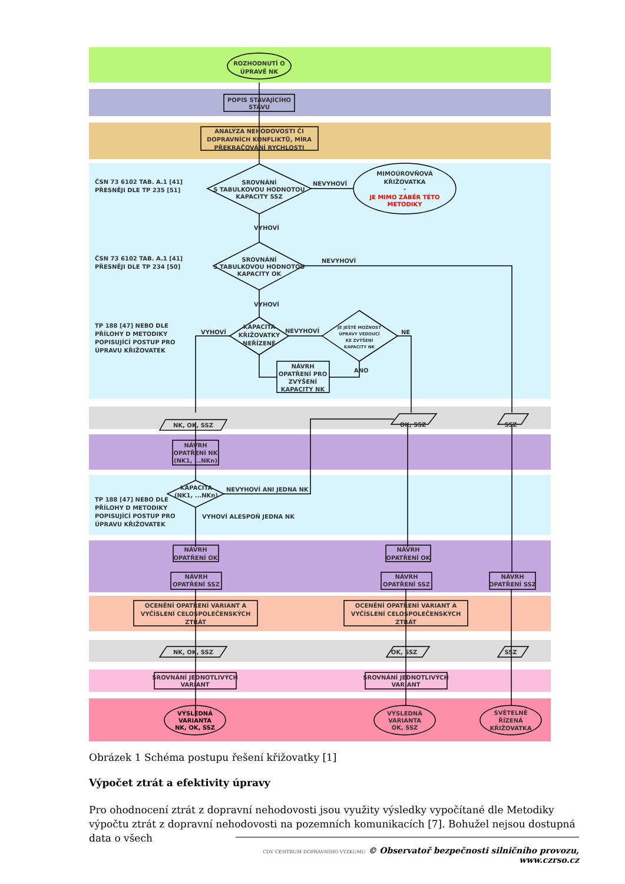ROZHODNUTÍ O
ÚPRAVĚ NK
POPIS STÁVAJÍCÍHO
STAVU
ANALÝZA NEHODOVOSTI ČI
DOPRAVNÍCH KONFLIKTŮ, MÍRA
PŘEKRAČOVÁNÍ RYCHLOSTI
ČSN 73 6102 TAB. A.1 [41]
PŘESNĚJI DLE TP 235 [51]
SROVNÁNÍ
S TABULKOVOU HODNOTOU
KAPACITY SSZ
NEVYHOVÍ
MIMOÚROVŇOVÁ
KŘIŽOVATKA
-
JE MIMO ZÁBĚR TÉTO
METODIKY
VYHOVÍ
ČSN 73 6102 TAB. A.1 [41]
PŘESNĚJI DLE TP 234 [50]
SROVNÁNÍ
S TABULKOVOU HODNOTOU
KAPACITY OK
NEVYHOVÍ
VYHOVÍ
TP 188 [47] NEBO DLE
PŘÍLOHY D METODIKY
POPISUJÍCÍ POSTUP PRO
ÚPRAVU KŘIŽOVATEK
VYHOVÍ
KAPACITA
KŘIŽOVATKY
NEŘÍZENÉ
NEVYHOVÍ
NE
JE JEŠTĚ MOŽNOST
ÚPRAVY VEDOUCÍ
KE ZVÝŠENÍ
KAPACITY NK
ANO
NÁVRH
OPATŘENÍ PRO
ZVÝŠENÍ
KAPACITY NK
NK, OK, SSZ
OK, SSZ
SSZ
NÁVRH
OPATŘENÍ NK
(NK1, ...NKn)
KAPACITA
(NK1, ...NKn)
NEVYHOVÍ ANI JEDNA NK
TP 188 [47] NEBO DLE
PŘÍLOHY D METODIKY
POPISUJÍCÍ POSTUP PRO
ÚPRAVU KŘIŽOVATEK
VYHOVÍ ALESPOŇ JEDNA NK
NÁVRH
OPATŘENÍ OK
NÁVRH
OPATŘENÍ SSZ
NÁVRH
OPATŘENÍ OK
NÁVRH
OPATŘENÍ SSZ
NÁVRH
OPATŘENÍ SSZ
OCENĚNÍ OPATŘENÍ VARIANT A
VYČÍSLENÍ CELOSPOLEČENSKÝCH
ZTRÁT
OCENĚNÍ OPATŘENÍ VARIANT A
VYČÍSLENÍ CELOSPOLEČENSKÝCH
ZTRÁT
NK, OK, SSZ
OK, SSZ
SSZ
SROVNÁNÍ JEDNOTLIVÝCH
VARIANT
SROVNÁNÍ JEDNOTLIVÝCH
VARIANT
VÝSLEDNÁ
VARIANTA
NK, OK, SSZ
VÝSLEDNÁ
VARIANTA
OK, SSZ
SVĚTELNĚ
ŘÍZENÁ
KŘIŽOVATKA
Obrázek 1 Schéma postupu řešení křižovatky [1]
Výpočet ztrát a efektivity úpravy
Pro ohodnocení ztrát z dopravní nehodovosti jsou využity výsledky vypočítané dle Metodiky výpočtu ztrát z dopravní nehodovosti na pozemních komunikacích [7]. Bohužel nejsou dostupná data o všech
CDV CENTRUM DOPRAVNÍHO VÝZKUMU © Observatoř bezpečnosti silničního provozu, www.czrso.cz